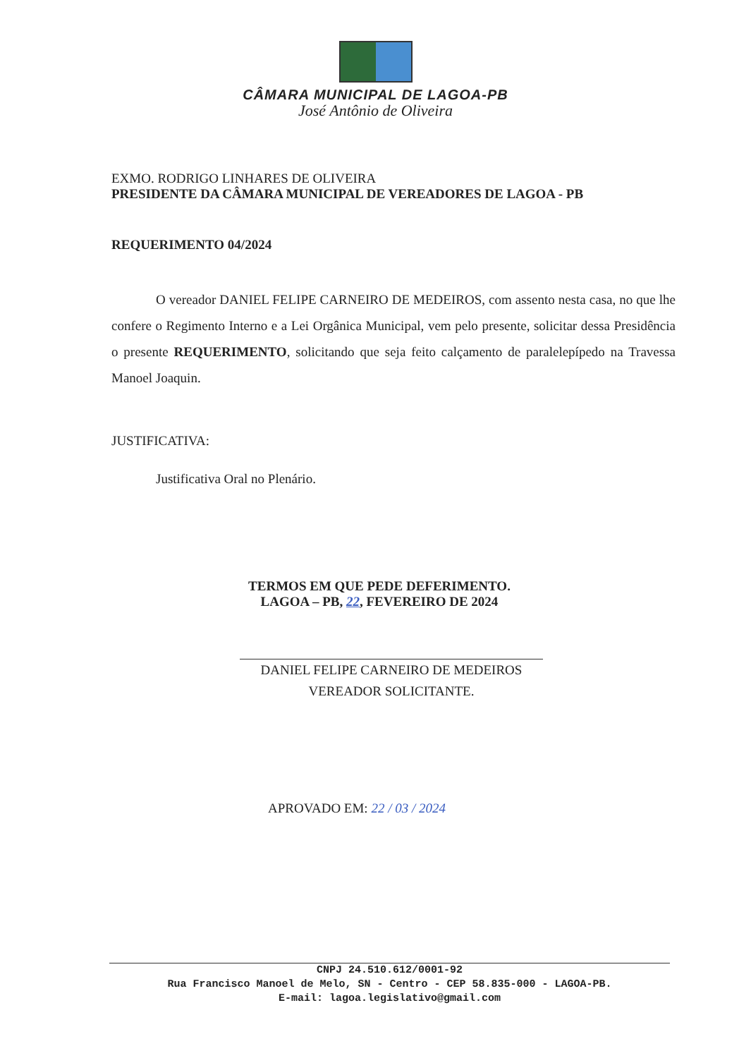CÂMARA MUNICIPAL DE LAGOA-PB
José Antônio de Oliveira
EXMO. RODRIGO LINHARES DE OLIVEIRA
PRESIDENTE DA CÂMARA MUNICIPAL DE VEREADORES DE LAGOA - PB
REQUERIMENTO 04/2024
O vereador DANIEL FELIPE CARNEIRO DE MEDEIROS, com assento nesta casa, no que lhe confere o Regimento Interno e a Lei Orgânica Municipal, vem pelo presente, solicitar dessa Presidência o presente REQUERIMENTO, solicitando que seja feito calçamento de paralelepípedo na Travessa Manoel Joaquin.
JUSTIFICATIVA:
Justificativa Oral no Plenário.
TERMOS EM QUE PEDE DEFERIMENTO.
LAGOA – PB, 22, FEVEREIRO DE 2024
DANIEL FELIPE CARNEIRO DE MEDEIROS
VEREADOR SOLICITANTE.
APROVADO EM: 22 / 03 / 2024
CNPJ 24.510.612/0001-92
Rua Francisco Manoel de Melo, SN - Centro - CEP 58.835-000 - LAGOA-PB.
E-mail: lagoa.legislativo@gmail.com